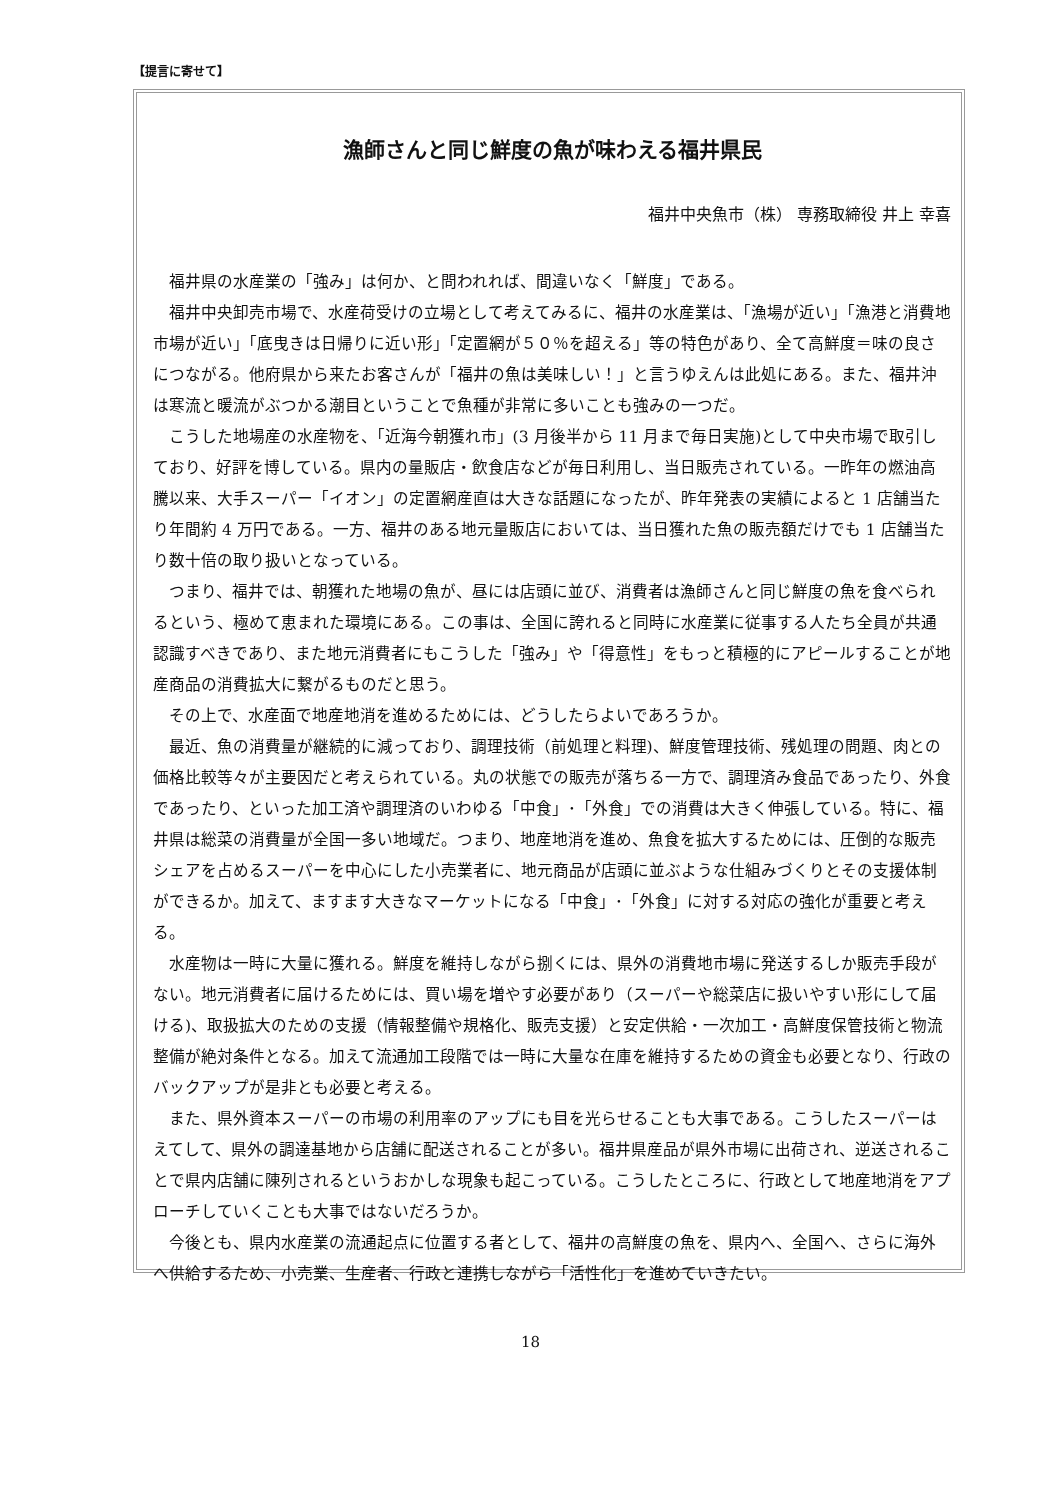【提言に寄せて】
漁師さんと同じ鮮度の魚が味わえる福井県民
福井中央魚市（株） 専務取締役 井上 幸喜
福井県の水産業の「強み」は何か、と問われれば、間違いなく「鮮度」である。
福井中央卸売市場で、水産荷受けの立場として考えてみるに、福井の水産業は、「漁場が近い」「漁港と消費地市場が近い」「底曳きは日帰りに近い形」「定置網が５０％を超える」等の特色があり、全て高鮮度＝味の良さにつながる。他府県から来たお客さんが「福井の魚は美味しい！」と言うゆえんは此処にある。また、福井沖は寒流と暖流がぶつかる潮目ということで魚種が非常に多いことも強みの一つだ。
こうした地場産の水産物を、「近海今朝獲れ市」(3 月後半から 11 月まで毎日実施)として中央市場で取引しており、好評を博している。県内の量販店・飲食店などが毎日利用し、当日販売されている。一昨年の燃油高騰以来、大手スーパー「イオン」の定置網産直は大きな話題になったが、昨年発表の実績によると 1 店舗当たり年間約 4 万円である。一方、福井のある地元量販店においては、当日獲れた魚の販売額だけでも 1 店舗当たり数十倍の取り扱いとなっている。
つまり、福井では、朝獲れた地場の魚が、昼には店頭に並び、消費者は漁師さんと同じ鮮度の魚を食べられるという、極めて恵まれた環境にある。この事は、全国に誇れると同時に水産業に従事する人たち全員が共通認識すべきであり、また地元消費者にもこうした「強み」や「得意性」をもっと積極的にアピールすることが地産商品の消費拡大に繋がるものだと思う。
その上で、水産面で地産地消を進めるためには、どうしたらよいであろうか。
最近、魚の消費量が継続的に減っており、調理技術（前処理と料理)、鮮度管理技術、残処理の問題、肉との価格比較等々が主要因だと考えられている。丸の状態での販売が落ちる一方で、調理済み食品であったり、外食であったり、といった加工済や調理済のいわゆる「中食」･「外食」での消費は大きく伸張している。特に、福井県は総菜の消費量が全国一多い地域だ。つまり、地産地消を進め、魚食を拡大するためには、圧倒的な販売シェアを占めるスーパーを中心にした小売業者に、地元商品が店頭に並ぶような仕組みづくりとその支援体制ができるか。加えて、ますます大きなマーケットになる「中食」･「外食」に対する対応の強化が重要と考える。
水産物は一時に大量に獲れる。鮮度を維持しながら捌くには、県外の消費地市場に発送するしか販売手段がない。地元消費者に届けるためには、買い場を増やす必要があり（スーパーや総菜店に扱いやすい形にして届ける)、取扱拡大のための支援（情報整備や規格化、販売支援）と安定供給・一次加工・高鮮度保管技術と物流整備が絶対条件となる。加えて流通加工段階では一時に大量な在庫を維持するための資金も必要となり、行政のバックアップが是非とも必要と考える。
また、県外資本スーパーの市場の利用率のアップにも目を光らせることも大事である。こうしたスーパーはえてして、県外の調達基地から店舗に配送されることが多い。福井県産品が県外市場に出荷され、逆送されることで県内店舗に陳列されるというおかしな現象も起こっている。こうしたところに、行政として地産地消をアプローチしていくことも大事ではないだろうか。
今後とも、県内水産業の流通起点に位置する者として、福井の高鮮度の魚を、県内へ、全国へ、さらに海外へ供給するため、小売業、生産者、行政と連携しながら「活性化」を進めていきたい。
18